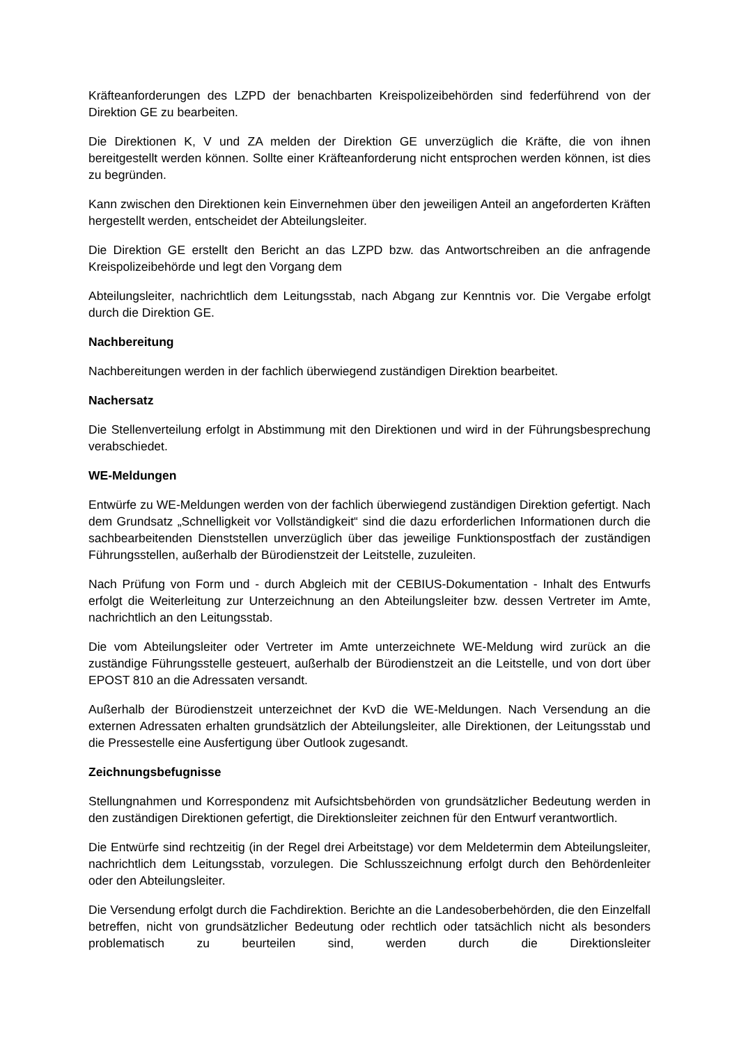Kräfteanforderungen des LZPD der benachbarten Kreispolizeibehörden sind federführend von der Direktion GE zu bearbeiten.
Die Direktionen K, V und ZA melden der Direktion GE unverzüglich die Kräfte, die von ihnen bereitgestellt werden können. Sollte einer Kräfteanforderung nicht entsprochen werden können, ist dies zu begründen.
Kann zwischen den Direktionen kein Einvernehmen über den jeweiligen Anteil an angeforderten Kräften hergestellt werden, entscheidet der Abteilungsleiter.
Die Direktion GE erstellt den Bericht an das LZPD bzw. das Antwortschreiben an die anfragende Kreispolizeibehörde und legt den Vorgang dem
Abteilungsleiter, nachrichtlich dem Leitungsstab, nach Abgang zur Kenntnis vor. Die Vergabe erfolgt durch die Direktion GE.
Nachbereitung
Nachbereitungen werden in der fachlich überwiegend zuständigen Direktion bearbeitet.
Nachersatz
Die Stellenverteilung erfolgt in Abstimmung mit den Direktionen und wird in der Führungsbesprechung verabschiedet.
WE-Meldungen
Entwürfe zu WE-Meldungen werden von der fachlich überwiegend zuständigen Direktion gefertigt. Nach dem Grundsatz „Schnelligkeit vor Vollständigkeit“ sind die dazu erforderlichen Informationen durch die sachbearbeitenden Dienststellen unverzüglich über das jeweilige Funktionspostfach der zuständigen Führungsstellen, außerhalb der Bürodienstzeit der Leitstelle, zuzuleiten.
Nach Prüfung von Form und - durch Abgleich mit der CEBIUS-Dokumentation - Inhalt des Entwurfs erfolgt die Weiterleitung zur Unterzeichnung an den Abteilungsleiter bzw. dessen Vertreter im Amte, nachrichtlich an den Leitungsstab.
Die vom Abteilungsleiter oder Vertreter im Amte unterzeichnete WE-Meldung wird zurück an die zuständige Führungsstelle gesteuert, außerhalb der Bürodienstzeit an die Leitstelle, und von dort über EPOST 810 an die Adressaten versandt.
Außerhalb der Bürodienstzeit unterzeichnet der KvD die WE-Meldungen. Nach Versendung an die externen Adressaten erhalten grundsätzlich der Abteilungsleiter, alle Direktionen, der Leitungsstab und die Pressestelle eine Ausfertigung über Outlook zugesandt.
Zeichnungsbefugnisse
Stellungnahmen und Korrespondenz mit Aufsichtsbehörden von grundsätzlicher Bedeutung werden in den zuständigen Direktionen gefertigt, die Direktionsleiter zeichnen für den Entwurf verantwortlich.
Die Entwürfe sind rechtzeitig (in der Regel drei Arbeitstage) vor dem Meldetermin dem Abteilungsleiter, nachrichtlich dem Leitungsstab, vorzulegen. Die Schlusszeichnung erfolgt durch den Behördenleiter oder den Abteilungsleiter.
Die Versendung erfolgt durch die Fachdirektion. Berichte an die Landesoberbehörden, die den Einzelfall betreffen, nicht von grundsätzlicher Bedeutung oder rechtlich oder tatsächlich nicht als besonders problematisch zu beurteilen sind, werden durch die Direktionsleiter